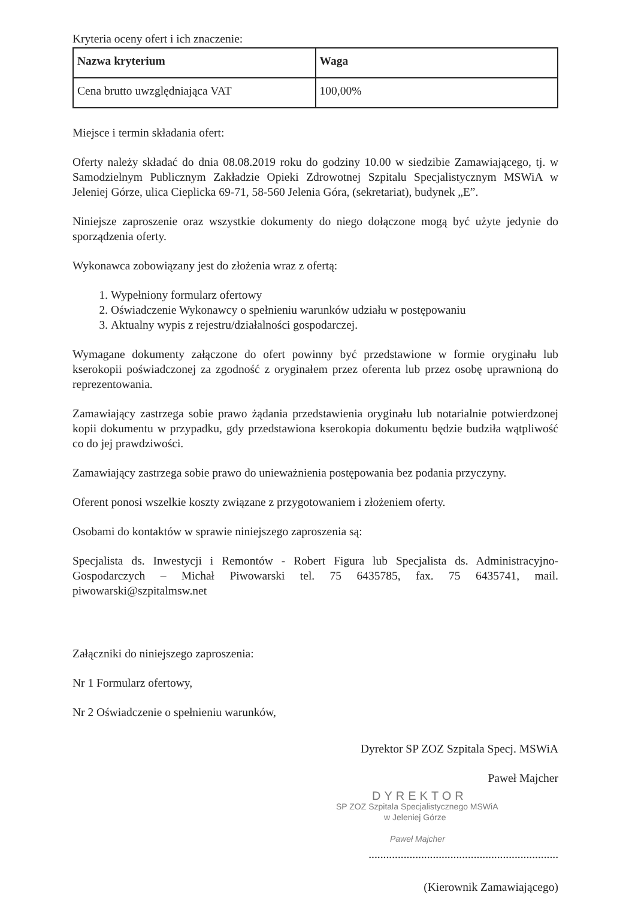Kryteria oceny ofert i ich znaczenie:
| Nazwa kryterium | Waga |
| --- | --- |
| Cena brutto uwzględniająca VAT | 100,00% |
Miejsce i termin składania ofert:
Oferty należy składać do dnia 08.08.2019 roku do godziny 10.00 w siedzibie Zamawiającego, tj. w Samodzielnym Publicznym Zakładzie Opieki Zdrowotnej Szpitalu Specjalistycznym MSWiA w Jeleniej Górze, ulica Cieplicka 69-71, 58-560 Jelenia Góra, (sekretariat), budynek „E”.
Niniejsze zaproszenie oraz wszystkie dokumenty do niego dołączone mogą być użyte jedynie do sporządzenia oferty.
Wykonawca zobowiązany jest do złożenia wraz z ofertą:
1. Wypełniony formularz ofertowy
2. Oświadczenie Wykonawcy o spełnieniu warunków udziału w postępowaniu
3. Aktualny wypis z rejestru/działalności gospodarczej.
Wymagane dokumenty załączone do ofert powinny być przedstawione w formie oryginału lub kserokopii poświadczonej za zgodność z oryginałem przez oferenta lub przez osobę uprawnioną do reprezentowania.
Zamawiający zastrzega sobie prawo żądania przedstawienia oryginału lub notarialnie potwierdzonej kopii dokumentu w przypadku, gdy przedstawiona kserokopia dokumentu będzie budziła wątpliwość co do jej prawdziwości.
Zamawiający zastrzega sobie prawo do unieważnienia postępowania bez podania przyczyny.
Oferent ponosi wszelkie koszty związane z przygotowaniem i złożeniem oferty.
Osobami do kontaktów w sprawie niniejszego zaproszenia są:
Specjalista ds. Inwestycji i Remontów - Robert Figura lub Specjalista ds. Administracyjno-Gospodarczych – Michał Piwowarski tel. 75 6435785, fax. 75 6435741, mail. piwowarski@szpitalmsw.net
Załączniki do niniejszego zaproszenia:
Nr 1 Formularz ofertowy,
Nr 2 Oświadczenie o spełnieniu warunków,
Dyrektor SP ZOZ Szpitala Specj. MSWiA
Paweł Majcher
DYREKTOR
SP ZOZ Szpitala Specjalistycznego MSWiA
w Jeleniej Górze
Paweł Majcher
.................................................................
(Kierownik Zamawiającego)